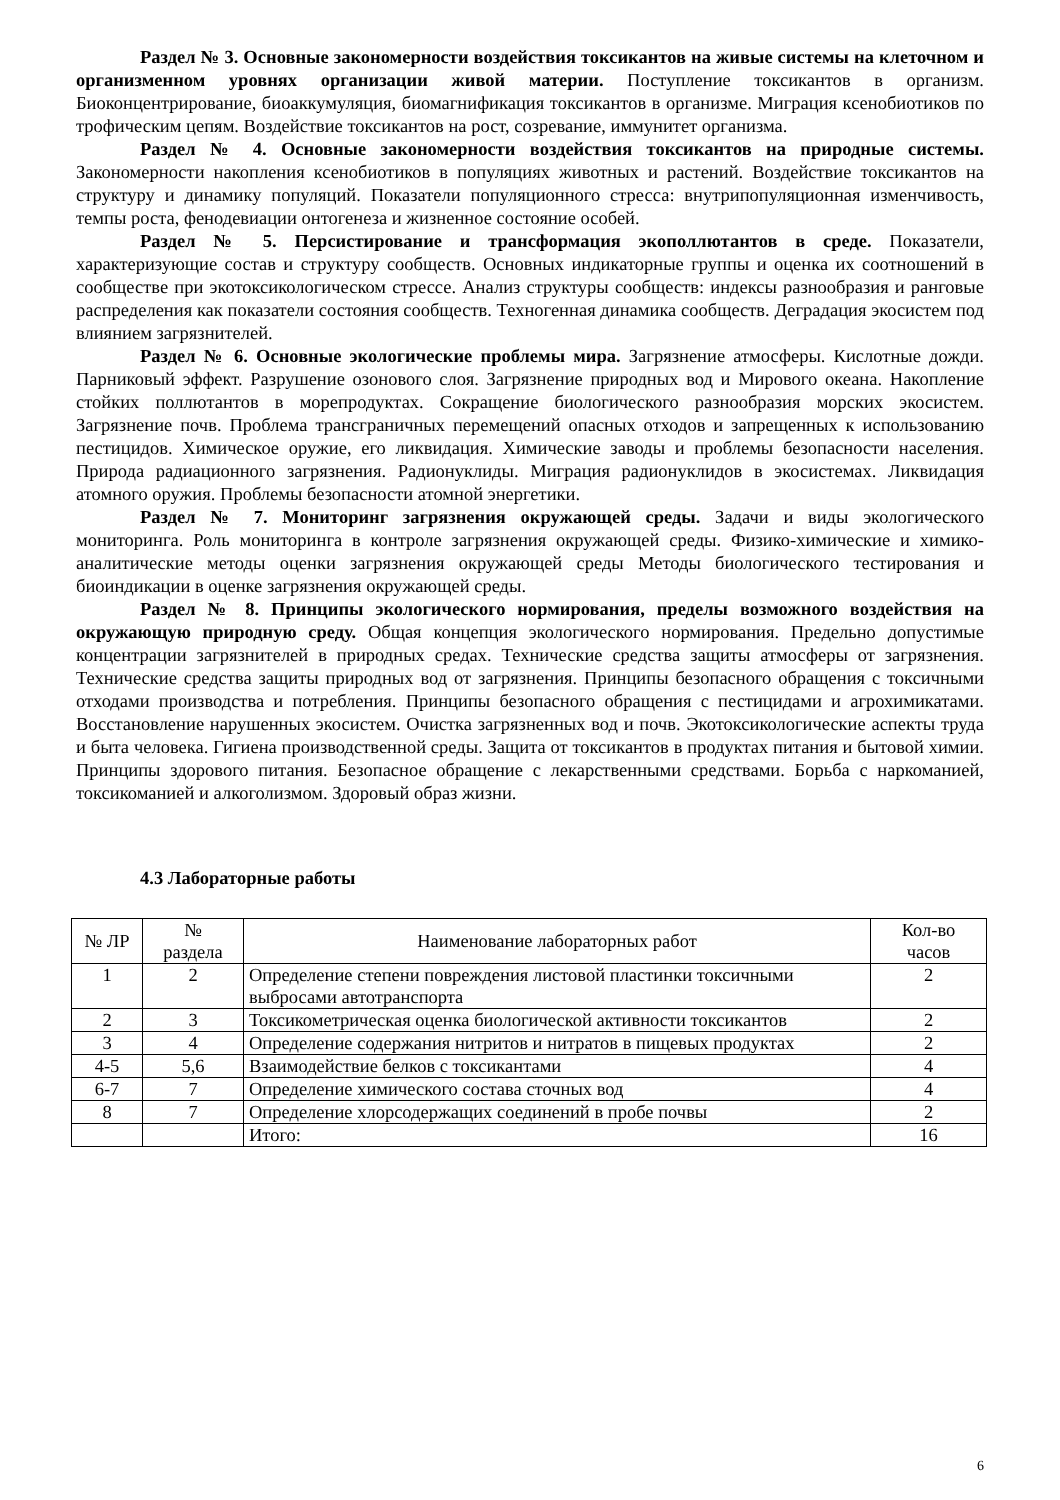Раздел № 3. Основные закономерности воздействия токсикантов на живые системы на клеточном и организменном уровнях организации живой материи. Поступление токсикантов в организм. Биоконцентрирование, биоаккумуляция, биомагнификация токсикантов в организме. Миграция ксенобиотиков по трофическим цепям. Воздействие токсикантов на рост, созревание, иммунитет организма.
Раздел № 4. Основные закономерности воздействия токсикантов на природные системы. Закономерности накопления ксенобиотиков в популяциях животных и растений. Воздействие токсикантов на структуру и динамику популяций. Показатели популяционного стресса: внутрипопуляционная изменчивость, темпы роста, фенодевиации онтогенеза и жизненное состояние особей.
Раздел № 5. Персистирование и трансформация экополлютантов в среде. Показатели, характеризующие состав и структуру сообществ. Основных индикаторные группы и оценка их соотношений в сообществе при экотоксикологическом стрессе. Анализ структуры сообществ: индексы разнообразия и ранговые распределения как показатели состояния сообществ. Техногенная динамика сообществ. Деградация экосистем под влиянием загрязнителей.
Раздел № 6. Основные экологические проблемы мира. Загрязнение атмосферы. Кислотные дожди. Парниковый эффект. Разрушение озонового слоя. Загрязнение природных вод и Мирового океана. Накопление стойких поллютантов в морепродуктах. Сокращение биологического разнообразия морских экосистем. Загрязнение почв. Проблема трансграничных перемещений опасных отходов и запрещенных к использованию пестицидов. Химическое оружие, его ликвидация. Химические заводы и проблемы безопасности населения. Природа радиационного загрязнения. Радионуклиды. Миграция радионуклидов в экосистемах. Ликвидация атомного оружия. Проблемы безопасности атомной энергетики.
Раздел № 7. Мониторинг загрязнения окружающей среды. Задачи и виды экологического мониторинга. Роль мониторинга в контроле загрязнения окружающей среды. Физико-химические и химико-аналитические методы оценки загрязнения окружающей среды Методы биологического тестирования и биоиндикации в оценке загрязнения окружающей среды.
Раздел № 8. Принципы экологического нормирования, пределы возможного воздействия на окружающую природную среду. Общая концепция экологического нормирования. Предельно допустимые концентрации загрязнителей в природных средах. Технические средства защиты атмосферы от загрязнения. Технические средства защиты природных вод от загрязнения. Принципы безопасного обращения с токсичными отходами производства и потребления. Принципы безопасного обращения с пестицидами и агрохимикатами. Восстановление нарушенных экосистем. Очистка загрязненных вод и почв. Экотоксикологические аспекты труда и быта человека. Гигиена производственной среды. Защита от токсикантов в продуктах питания и бытовой химии. Принципы здорового питания. Безопасное обращение с лекарственными средствами. Борьба с наркоманией, токсикоманией и алкоголизмом. Здоровый образ жизни.
4.3 Лабораторные работы
| № ЛР | № раздела | Наименование лабораторных работ | Кол-во часов |
| --- | --- | --- | --- |
| 1 | 2 | Определение степени повреждения листовой пластинки токсичными выбросами автотранспорта | 2 |
| 2 | 3 | Токсикометрическая оценка биологической активности токсикантов | 2 |
| 3 | 4 | Определение содержания нитритов и нитратов в пищевых продуктах | 2 |
| 4-5 | 5,6 | Взаимодействие белков с токсикантами | 4 |
| 6-7 | 7 | Определение химического состава сточных вод | 4 |
| 8 | 7 | Определение хлорсодержащих соединений в пробе почвы | 2 |
| | | Итого: | 16 |
6